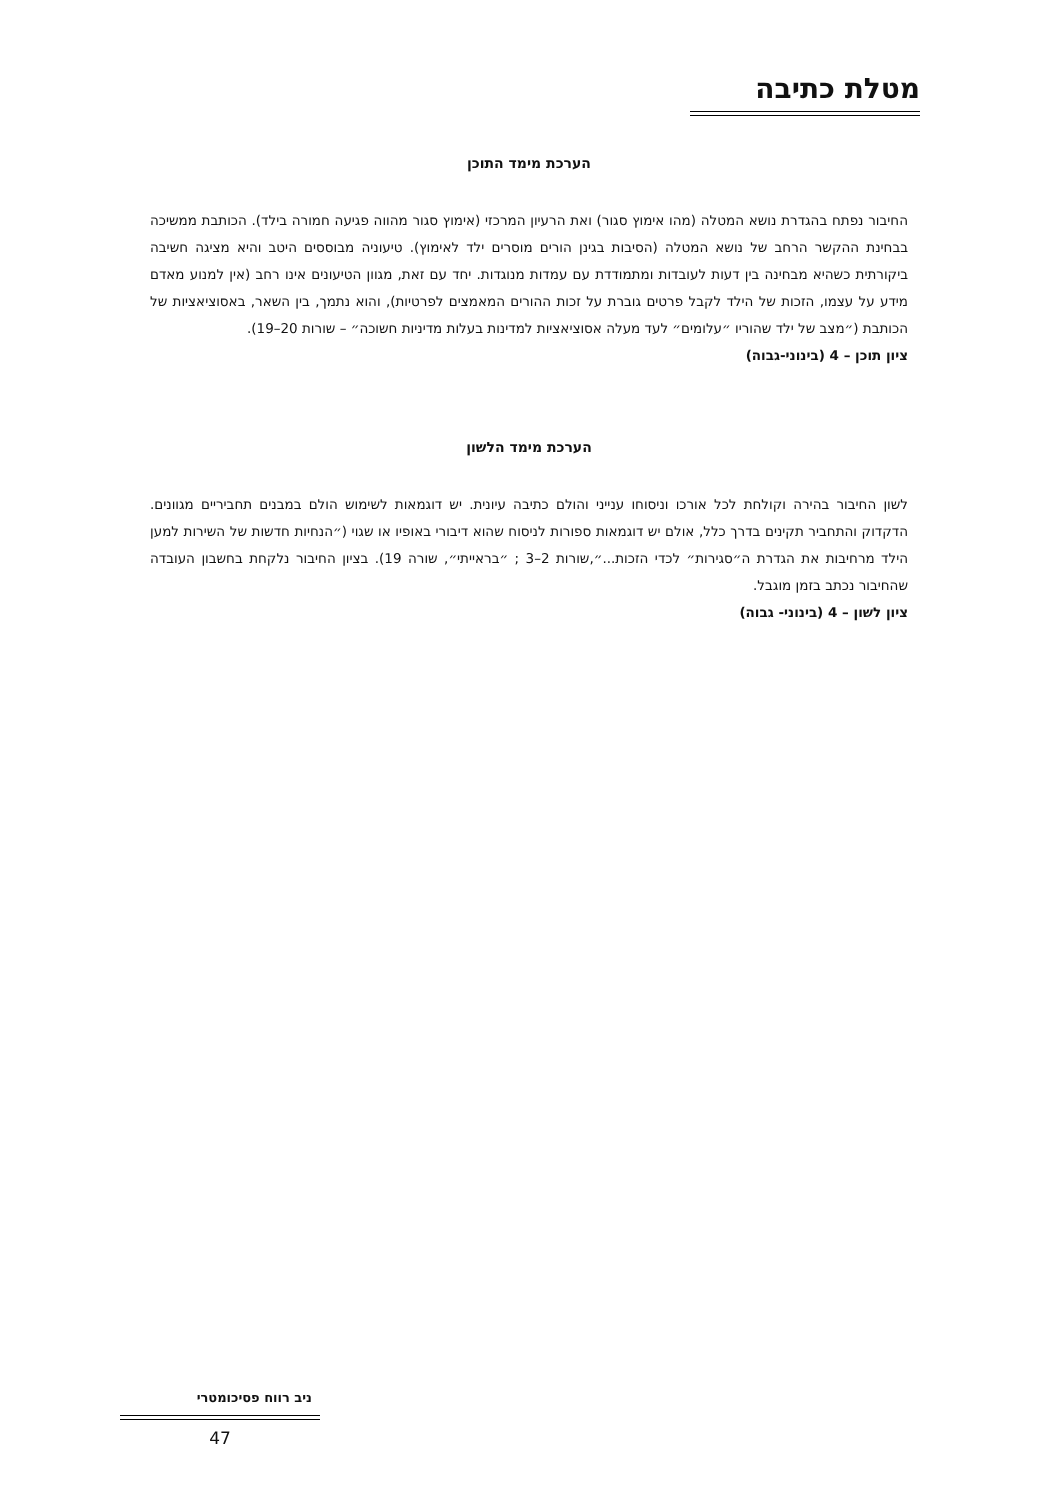מטלת כתיבה
הערכת מימד התוכן
החיבור נפתח בהגדרת נושא המטלה (מהו אימוץ סגור) ואת הרעיון המרכזי (אימוץ סגור מהווה פגיעה חמורה בילד). הכותבת ממשיכה בבחינת ההקשר הרחב של נושא המטלה (הסיבות בגינן הורים מוסרים ילד לאימוץ). טיעוניה מבוססים היטב והיא מציגה חשיבה ביקורתית כשהיא מבחינה בין דעות לעובדות ומתמודדת עם עמדות מנוגדות. יחד עם זאת, מגוון הטיעונים אינו רחב (אין למנוע מאדם מידע על עצמו, הזכות של הילד לקבל פרטים גוברת על זכות ההורים המאמצים לפרטיות), והוא נתמך, בין השאר, באסוציאציות של הכותבת (״מצב של ילד שהוריו ״עלומים״ לעד מעלה אסוציאציות למדינות בעלות מדיניות חשוכה״ – שורות 20–19).
ציון תוכן – 4 (בינוני-גבוה)
הערכת מימד הלשון
לשון החיבור בהירה וקולחת לכל אורכו וניסוחו ענייני והולם כתיבה עיונית. יש דוגמאות לשימוש הולם במבנים תחביריים מגוונים. הדקדוק והתחביר תקינים בדרך כלל, אולם יש דוגמאות ספורות לניסוח שהוא דיבורי באופיו או שגוי (״הנחיות חדשות של השירות למען הילד מרחיבות את הגדרת ה״סגירות״ לכדי הזכות...״,שורות 2–3 ; ״בראייתי״, שורה 19). בציון החיבור נלקחת בחשבון העובדה שהחיבור נכתב בזמן מוגבל.
ציון לשון – 4 (בינוני- גבוה)
ניב רווח פסיכומטרי
47